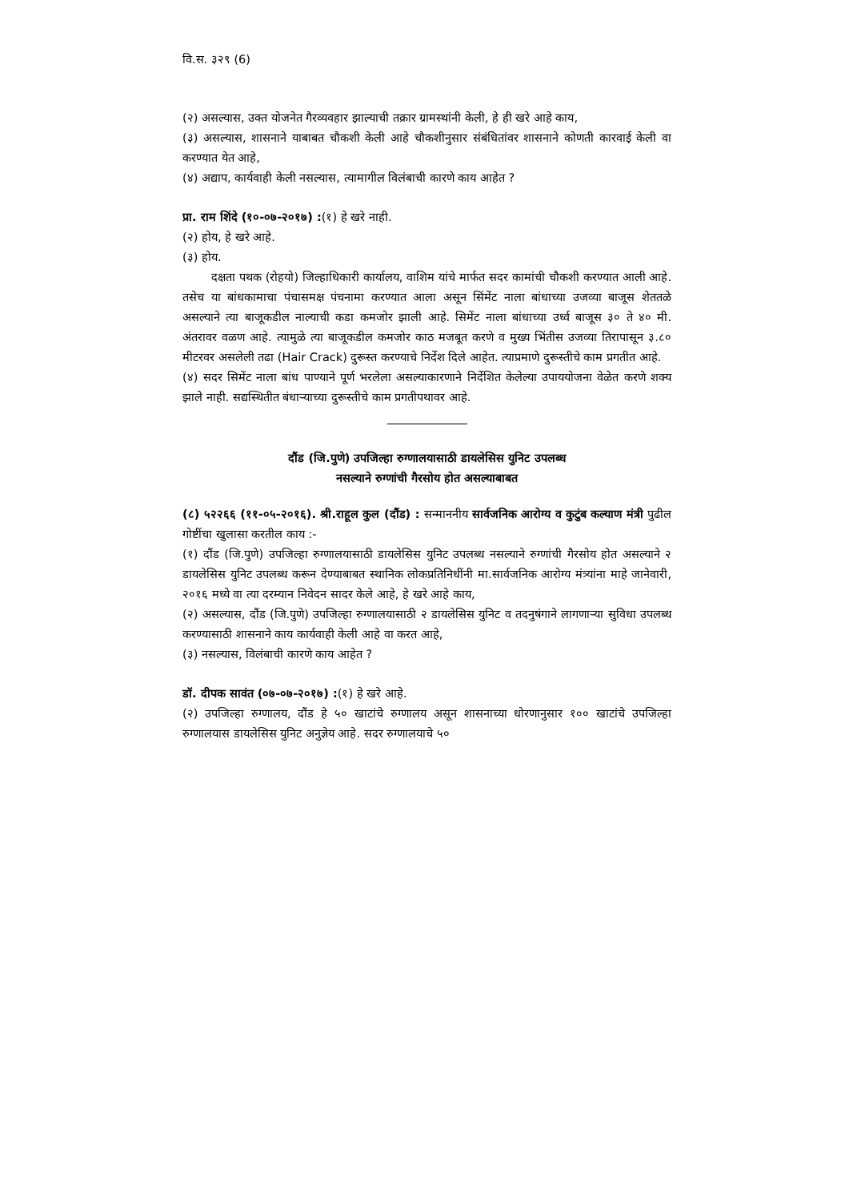वि.स. ३२९ (6)
(२) असल्यास, उक्त योजनेत गैरव्यवहार झाल्याची तक्रार ग्रामस्थांनी केली, हे ही खरे आहे काय,
(३) असल्यास, शासनाने याबाबत चौकशी केली आहे चौकशीनुसार संबंधितांवर शासनाने कोणती कारवाई केली वा करण्यात येत आहे,
(४) अद्याप, कार्यवाही केली नसल्यास, त्यामागील विलंबाची कारणे काय आहेत ?
प्रा. राम शिंदे (१०-०७-२०१७) :(१) हे खरे नाही.
(२) होय, हे खरे आहे.
(३) होय.
दक्षता पथक (रोहयो) जिल्हाधिकारी कार्यालय, वाशिम यांचे मार्फत सदर कामांची चौकशी करण्यात आली आहे. तसेच या बांधकामाचा पंचासमक्ष पंचनामा करण्यात आला असून सिंमेंट नाला बांधाच्या उजव्या बाजूस शेततळे असल्याने त्या बाजूकडील नाल्याची कडा कमजोर झाली आहे. सिमेंट नाला बांधाच्या उर्ध्व बाजूस ३० ते ४० मी. अंतरावर वळण आहे. त्यामुळे त्या बाजूकडील कमजोर काठ मजबूत करणे व मुख्य भिंतीस उजव्या तिरापासून ३.८० मीटरवर असलेली तढा (Hair Crack) दुरूस्त करण्याचे निर्देश दिले आहेत. त्याप्रमाणे दुरूस्तीचे काम प्रगतीत आहे.
(४) सदर सिमेंट नाला बांध पाण्याने पूर्ण भरलेला असल्याकारणाने निर्देशित केलेल्या उपाययोजना वेळेत करणे शक्य झाले नाही. सद्यस्थितीत बंधाऱ्याच्या दुरूस्तीचे काम प्रगतीपथावर आहे.
दौंड (जि.पुणे) उपजिल्हा रुग्णालयासाठी डायलेसिस युनिट उपलब्ध
नसल्याने रुग्णांची गैरसोय होत असल्याबाबत
(८) ५२२६६ (११-०५-२०१६). श्री.राहूल कुल (दौंड) : सन्माननीय सार्वजनिक आरोग्य व कुटुंब कल्याण मंत्री पुढील गोष्टींचा खुलासा करतील काय :-
(१) दौंड (जि.पुणे) उपजिल्हा रुग्णालयासाठी डायलेसिस युनिट उपलब्ध नसल्याने रुग्णांची गैरसोय होत असल्याने २ डायलेसिस युनिट उपलब्ध करून देण्याबाबत स्थानिक लोकप्रतिनिधींनी मा.सार्वजनिक आरोग्य मंत्र्यांना माहे जानेवारी, २०१६ मध्ये वा त्या दरम्यान निवेदन सादर केले आहे, हे खरे आहे काय,
(२) असल्यास, दौंड (जि.पुणे) उपजिल्हा रुग्णालयासाठी २ डायलेसिस युनिट व तदनुषंगाने लागणाऱ्या सुविधा उपलब्ध करण्यासाठी शासनाने काय कार्यवाही केली आहे वा करत आहे,
(३) नसल्यास, विलंबाची कारणे काय आहेत ?
डॉ. दीपक सावंत (०७-०७-२०१७) :(१) हे खरे आहे.
(२) उपजिल्हा रुग्णालय, दौंड हे ५० खाटांचे रुग्णालय असून शासनाच्या धोरणानुसार १०० खाटांचे उपजिल्हा रुग्णालयास डायलेसिस युनिट अनुज्ञेय आहे. सदर रुग्णालयाचे ५०